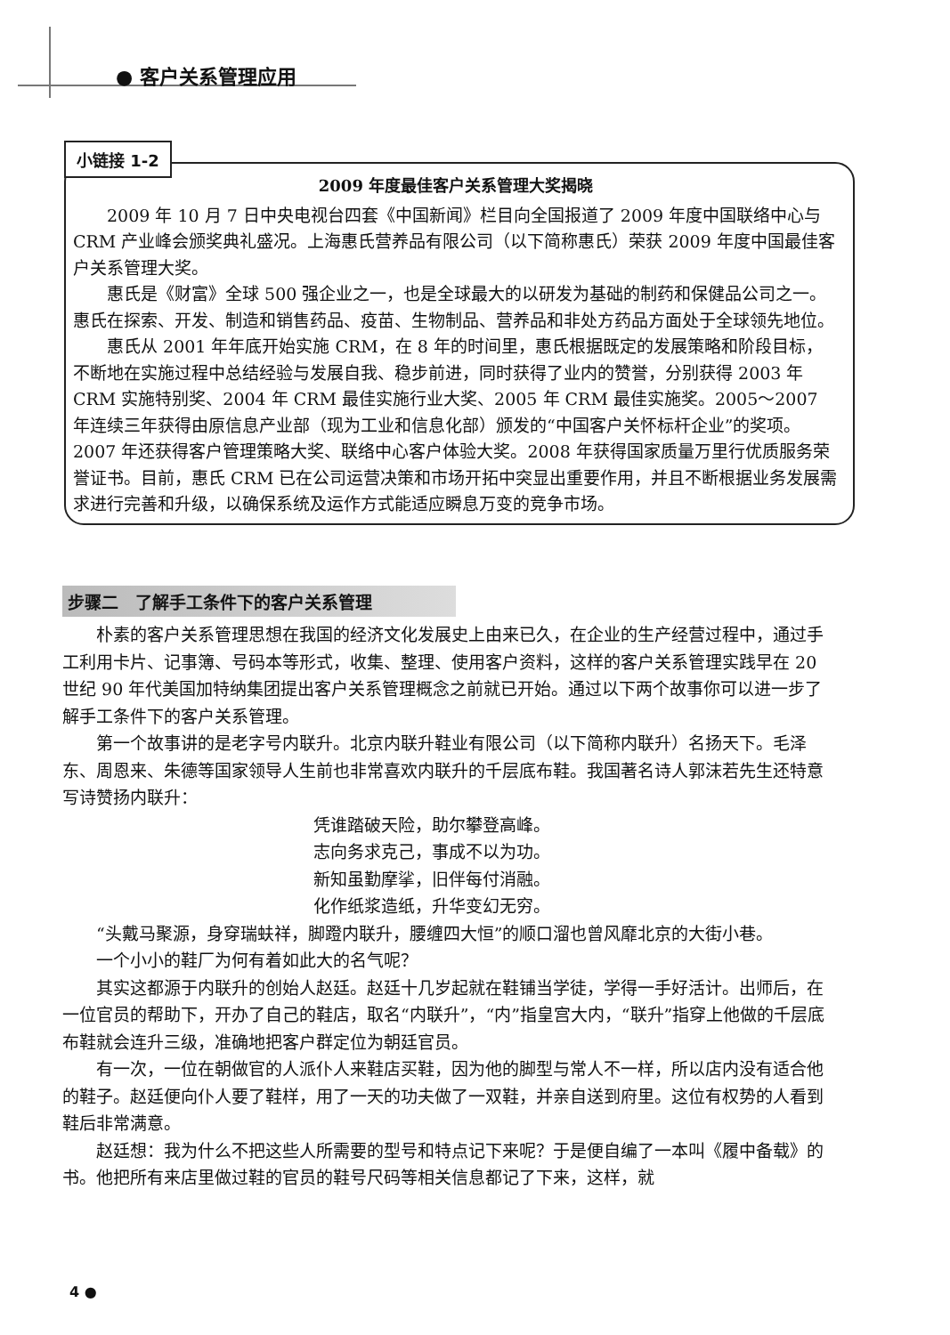● 客户关系管理应用
2009 年度最佳客户关系管理大奖揭晓
2009 年 10 月 7 日中央电视台四套《中国新闻》栏目向全国报道了 2009 年度中国联络中心与 CRM 产业峰会颁奖典礼盛况。上海惠氏营养品有限公司（以下简称惠氏）荣获 2009 年度中国最佳客户关系管理大奖。
惠氏是《财富》全球 500 强企业之一，也是全球最大的以研发为基础的制药和保健品公司之一。惠氏在探索、开发、制造和销售药品、疫苗、生物制品、营养品和非处方药品方面处于全球领先地位。
惠氏从 2001 年年底开始实施 CRM，在 8 年的时间里，惠氏根据既定的发展策略和阶段目标，不断地在实施过程中总结经验与发展自我、稳步前进，同时获得了业内的赞誉，分别获得 2003 年 CRM 实施特别奖、2004 年 CRM 最佳实施行业大奖、2005 年 CRM 最佳实施奖。2005～2007 年连续三年获得由原信息产业部（现为工业和信息化部）颁发的“中国客户关怀标杆企业”的奖项。2007 年还获得客户管理策略大奖、联络中心客户体验大奖。2008 年获得国家质量万里行优质服务荣誉证书。目前，惠氏 CRM 已在公司运营决策和市场开拓中突显出重要作用，并且不断根据业务发展需求进行完善和升级，以确保系统及运作方式能适应瞬息万变的竞争市场。
小链接 1-2
步骤二　了解手工条件下的客户关系管理
朴素的客户关系管理思想在我国的经济文化发展史上由来已久，在企业的生产经营过程中，通过手工利用卡片、记事簿、号码本等形式，收集、整理、使用客户资料，这样的客户关系管理实践早在 20 世纪 90 年代美国加特纳集团提出客户关系管理概念之前就已开始。通过以下两个故事你可以进一步了解手工条件下的客户关系管理。
第一个故事讲的是老字号内联升。北京内联升鞋业有限公司（以下简称内联升）名扬天下。毛泽东、周恩来、朱德等国家领导人生前也非常喜欢内联升的千层底布鞋。我国著名诗人郭沫若先生还特意写诗赞扬内联升：
凭谁踏破天险，助尔攀登高峰。
志向务求克己，事成不以为功。
新知虽勤摩挲，旧伴每付消融。
化作纸浆造纸，升华变幻无穷。
“头戴马聚源，身穿瑞蚨祥，脚蹬内联升，腰缠四大恒”的顺口溜也曾风靡北京的大街小巷。
一个小小的鞋厂为何有着如此大的名气呢？
其实这都源于内联升的创始人赵廷。赵廷十几岁起就在鞋铺当学徒，学得一手好活计。出师后，在一位官员的帮助下，开办了自己的鞋店，取名“内联升”，“内”指皇宫大内，“联升”指穿上他做的千层底布鞋就会连升三级，准确地把客户群定位为朝廷官员。
有一次，一位在朝做官的人派仆人来鞋店买鞋，因为他的脚型与常人不一样，所以店内没有适合他的鞋子。赵廷便向仆人要了鞋样，用了一天的功夫做了一双鞋，并亲自送到府里。这位有权势的人看到鞋后非常满意。
赵廷想：我为什么不把这些人所需要的型号和特点记下来呢？于是便自编了一本叫《履中备载》的书。他把所有来店里做过鞋的官员的鞋号尺码等相关信息都记了下来，这样，就
4 ●